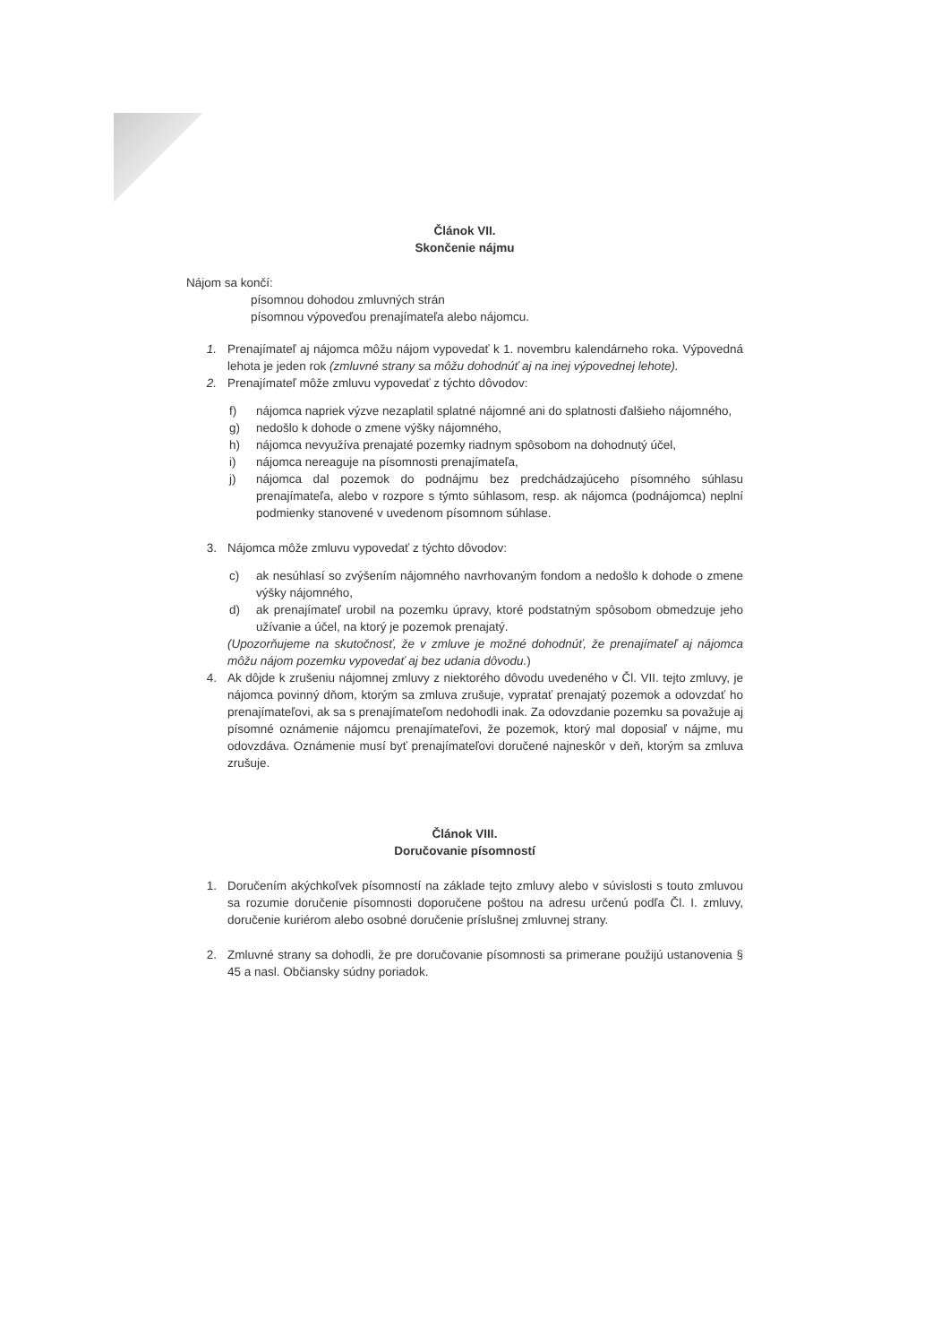Článok VII.
Skončenie nájmu
Nájom sa končí:
písomnou dohodou zmluvných strán
písomnou výpoveďou prenajímateľa alebo nájomcu.
1. Prenajímateľ aj nájomca môžu nájom vypovedať k 1. novembru kalendárneho roka. Výpovedná lehota je jeden rok (zmluvné strany sa môžu dohodnúť aj na inej výpovednej lehote).
2. Prenajímateľ môže zmluvu vypovedať z týchto dôvodov:
f) nájomca napriek výzve nezaplatil splatné nájomné ani do splatnosti ďalšieho nájomného,
g) nedošlo k dohode o zmene výšky nájomného,
h) nájomca nevyužíva prenajaté pozemky riadnym spôsobom na dohodnutý účel,
i) nájomca nereaguje na písomnosti prenajímateľa,
j) nájomca dal pozemok do podnájmu bez predchádzajúceho písomného súhlasu prenajímateľa, alebo v rozpore s týmto súhlasom, resp. ak nájomca (podnájomca) neplní podmienky stanovené v uvedenom písomnom súhlase.
3. Nájomca môže zmluvu vypovedať z týchto dôvodov:
c) ak nesúhlasí so zvýšením nájomného navrhovaným fondom a nedošlo k dohode o zmene výšky nájomného,
d) ak prenajímateľ urobil na pozemku úpravy, ktoré podstatným spôsobom obmedzuje jeho užívanie a účel, na ktorý je pozemok prenajatý.
(Upozorňujeme na skutočnosť, že v zmluve je možné dohodnúť, že prenajímateľ aj nájomca môžu nájom pozemku vypovedať aj bez udania dôvodu.)
4. Ak dôjde k zrušeniu nájomnej zmluvy z niektorého dôvodu uvedeného v Čl. VII. tejto zmluvy, je nájomca povinný dňom, ktorým sa zmluva zrušuje, vypratať prenajatý pozemok a odovzdať ho prenajímateľovi, ak sa s prenajímateľom nedohodli inak. Za odovzdanie pozemku sa považuje aj písomné oznámenie nájomcu prenajímateľovi, že pozemok, ktorý mal doposiaľ v nájme, mu odovzdáva. Oznámenie musí byť prenajímateľovi doručené najneskôr v deň, ktorým sa zmluva zrušuje.
Článok VIII.
Doručovanie písomností
1. Doručením akýchkoľvek písomností na základe tejto zmluvy alebo v súvislosti s touto zmluvou sa rozumie doručenie písomnosti doporučene poštou na adresu určenú podľa Čl. I. zmluvy, doručenie kuriérom alebo osobné doručenie príslušnej zmluvnej strany.
2. Zmluvné strany sa dohodli, že pre doručovanie písomnosti sa primerane použijú ustanovenia § 45 a nasl. Občiansky súdny poriadok.